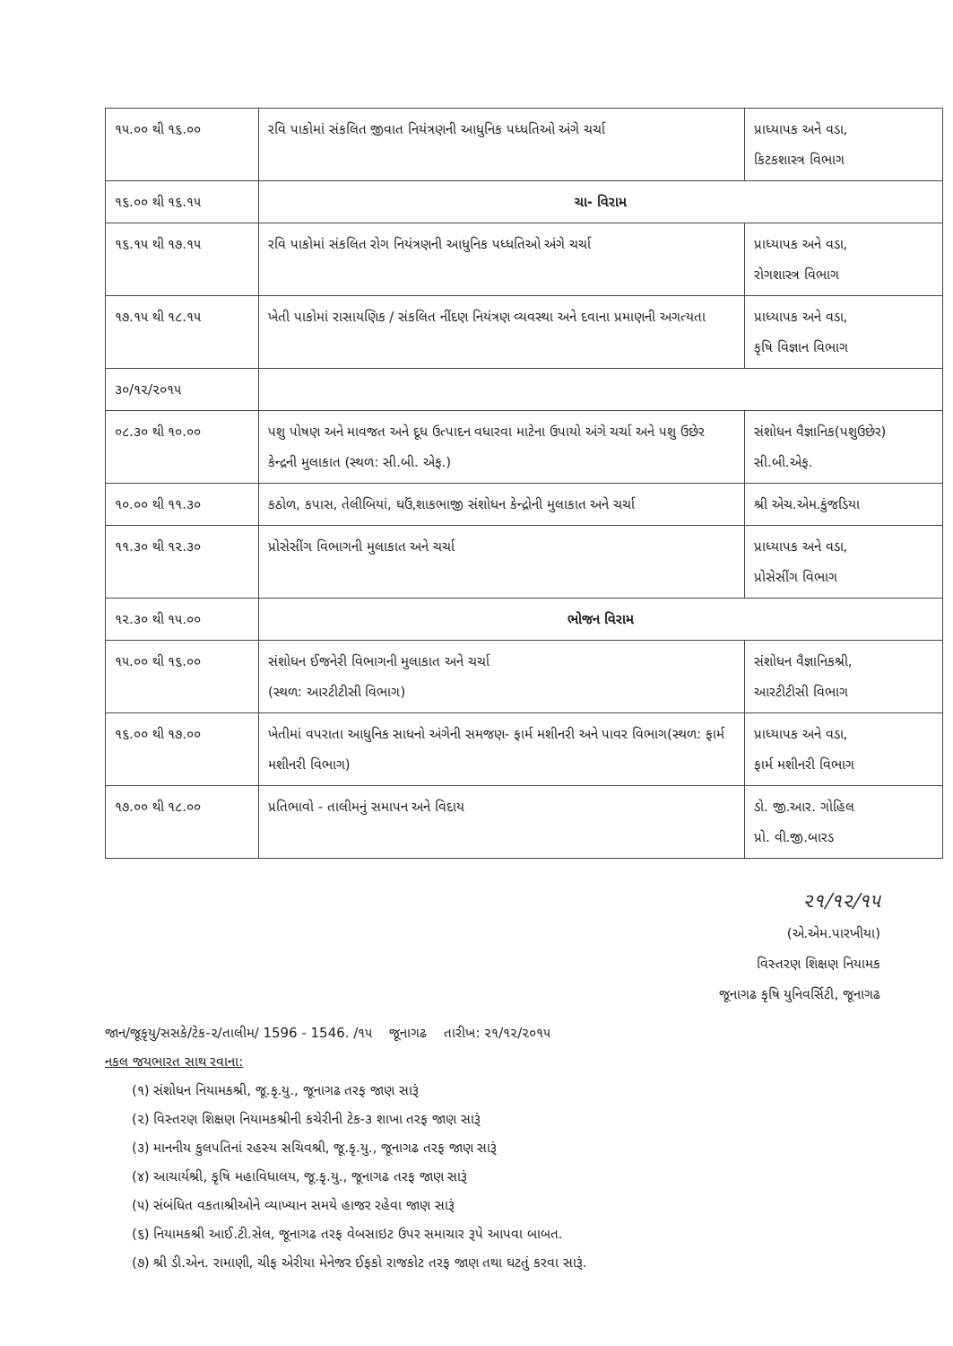| ૧૫.૦૦ થી ૧૬.૦૦ | રવિ પાકોમાં સંકલિત જીવાત નિયંત્રણની આધુનિક પધ્ધતિઓ અંગે ચર્ચા | પ્રાધ્યાપક અને વડા, કિટકશાસ્ત્ર વિભાગ |
| ૧૬.૦૦ થી ૧૬.૧૫ | ચા- વિરામ | |
| ૧૬.૧૫ થી ૧૭.૧૫ | રવિ પાકોમાં સંકલિત રોગ નિયંત્રણની આધુનિક પધ્ધતિઓ અંગે ચર્ચા | પ્રાધ્યાપક અને વડા, રોગશાસ્ત્ર વિભાગ |
| ૧૭.૧૫ થી ૧૮.૧૫ | ખેતી પાકોમાં રાસાયણિક / સંકલિત નીંદણ નિયંત્રણ વ્યવસ્થા અને દવાના પ્રમાણની અગત્યતા | પ્રાધ્યાપક અને વડા, કૃષિ વિજ્ઞાન વિભાગ |
| ૩૦/૧૨/૨૦૧૫ | | |
| ૦૮.૩૦ થી ૧૦.૦૦ | પશુ પોષણ અને માવજત અને દૂધ ઉત્પાદન વધારવા માટેના ઉપાયો અંગે ચર્ચા અને પશુ ઉછેર કેન્દ્રની મુલાકાત (સ્થળ: સી.બી. એફ.) | સંશોધન વૈજ્ઞાનિક(પશુઉછેર) સી.બી.એફ. |
| ૧૦.૦૦ થી ૧૧.૩૦ | કઠોળ, કપાસ, તેલીબિયાં, ઘઉં,શાકભાજી સંશોધન કેન્દ્રોની મુલાકાત અને ચર્ચા | શ્રી એચ.એમ.કુંજડિયા |
| ૧૧.૩૦ થી ૧૨.૩૦ | પ્રોસેસીંગ વિભાગની મુલાકાત અને ચર્ચા | પ્રાધ્યાપક અને વડા, પ્રોસેસીંગ વિભાગ |
| ૧૨.૩૦ થી ૧૫.૦૦ | ભોજન વિરામ | |
| ૧૫.૦૦ થી ૧૬.૦૦ | સંશોધન ઈજનેરી વિભાગની મુલાકાત અને ચર્ચા (સ્થળ: આરટીટીસી વિભાગ) | સંશોધન વૈજ્ઞાનિકશ્રી, આરટીટીસી વિભાગ |
| ૧૬.૦૦ થી ૧૭.૦૦ | ખેતીમાં વપરાતા આધુનિક સાધનો અંગેની સમજણ- ફાર્મ મશીનરી અને પાવર વિભાગ(સ્થળ: ફાર્મ મશીનરી વિભાગ) | પ્રાધ્યાપક અને વડા, ફાર્મ મશીનરી વિભાગ |
| ૧૭.૦૦ થી ૧૮.૦૦ | પ્રતિભાવો - તાલીમનું સમાપન અને વિદાય | ડો. જી.આર. ગોહિલ પ્રો. વી.જી.બારડ |
૨૧/૧૨/૧૫
(એ.એમ.પારખીયા)
વિસ્તરણ શિક્ષણ નિયામક
જૂનાગઢ કૃષિ યુનિવર્સિટી, જૂનાગઢ
જાન/જૂકૃયુ/સસકે/ટેક-૨/તાલીમ/ 1596 - 1546. /૧૫ જૂનાગઢ તારીખ: ૨૧/૧૨/૨૦૧૫
નકલ જયભારત સાથ રવાના:
(૧) સંશોધન નિયામકશ્રી, જૂ.કૃ.યુ., જૂનાગઢ તરફ જાણ સારૂં
(૨) વિસ્તરણ શિક્ષણ નિયામકશ્રીની કચેરીની ટેક-૩ શાખા તરફ જાણ સારૂં
(૩) માનનીય કુલપતિનાં રહસ્ય સચિવશ્રી, જૂ.કૃ.યુ., જૂનાગઢ તરફ જાણ સારૂં
(૪) આચાર્યશ્રી, કૃષિ મહાવિધાલય, જૂ.કૃ.યુ., જૂનાગઢ તરફ જાણ સારૂં
(૫) સંબંધિત વકતાશ્રીઓને વ્યાખ્યાન સમયે હાજર રહેવા જાણ સારૂં
(૬) નિયામકશ્રી આઈ.ટી.સેલ, જૂનાગઢ તરફ વેબસાઇટ ઉપર સમાચાર રૂપે આપવા બાબત.
(૭) શ્રી ડી.એન. રામાણી, ચીફ એરીયા મેનેજર ઈફકો રાજકોટ તરફ જાણ તથા ઘટતું કરવા સારૂં.